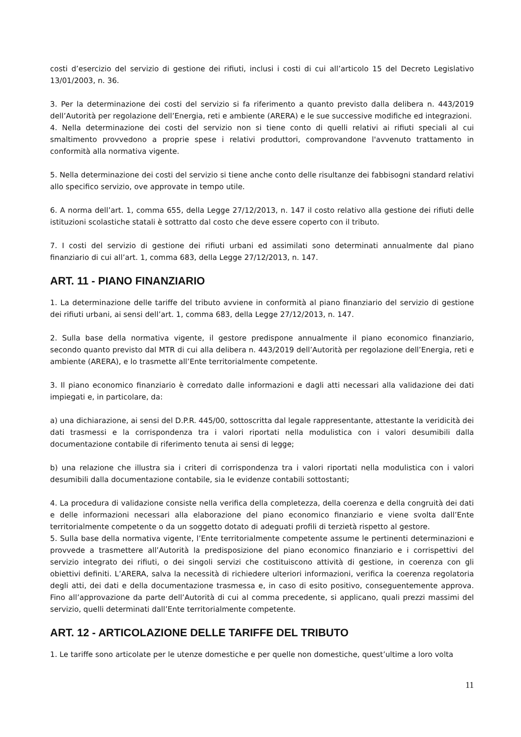costi d’esercizio del servizio di gestione dei rifiuti, inclusi i costi di cui all’articolo 15 del Decreto Legislativo 13/01/2003, n. 36.
3. Per la determinazione dei costi del servizio si fa riferimento a quanto previsto dalla delibera n. 443/2019 dell’Autorità per regolazione dell’Energia, reti e ambiente (ARERA) e le sue successive modifiche ed integrazioni.
4. Nella determinazione dei costi del servizio non si tiene conto di quelli relativi ai rifiuti speciali al cui smaltimento provvedono a proprie spese i relativi produttori, comprovandone l'avvenuto trattamento in conformità alla normativa vigente.
5. Nella determinazione dei costi del servizio si tiene anche conto delle risultanze dei fabbisogni standard relativi allo specifico servizio, ove approvate in tempo utile.
6. A norma dell’art. 1, comma 655, della Legge 27/12/2013, n. 147 il costo relativo alla gestione dei rifiuti delle istituzioni scolastiche statali è sottratto dal costo che deve essere coperto con il tributo.
7. I costi del servizio di gestione dei rifiuti urbani ed assimilati sono determinati annualmente dal piano finanziario di cui all’art. 1, comma 683, della Legge 27/12/2013, n. 147.
ART. 11 - PIANO FINANZIARIO
1. La determinazione delle tariffe del tributo avviene in conformità al piano finanziario del servizio di gestione dei rifiuti urbani, ai sensi dell’art. 1, comma 683, della Legge 27/12/2013, n. 147.
2. Sulla base della normativa vigente, il gestore predispone annualmente il piano economico finanziario, secondo quanto previsto dal MTR di cui alla delibera n. 443/2019 dell’Autorità per regolazione dell’Energia, reti e ambiente (ARERA), e lo trasmette all’Ente territorialmente competente.
3. Il piano economico finanziario è corredato dalle informazioni e dagli atti necessari alla validazione dei dati impiegati e, in particolare, da:
a) una dichiarazione, ai sensi del D.P.R. 445/00, sottoscritta dal legale rappresentante, attestante la veridicità dei dati trasmessi e la corrispondenza tra i valori riportati nella modulistica con i valori desumibili dalla documentazione contabile di riferimento tenuta ai sensi di legge;
b) una relazione che illustra sia i criteri di corrispondenza tra i valori riportati nella modulistica con i valori desumibili dalla documentazione contabile, sia le evidenze contabili sottostanti;
4. La procedura di validazione consiste nella verifica della completezza, della coerenza e della congruità dei dati e delle informazioni necessari alla elaborazione del piano economico finanziario e viene svolta dall’Ente territorialmente competente o da un soggetto dotato di adeguati profili di terzietà rispetto al gestore.
5. Sulla base della normativa vigente, l’Ente territorialmente competente assume le pertinenti determinazioni e provvede a trasmettere all’Autorità la predisposizione del piano economico finanziario e i corrispettivi del servizio integrato dei rifiuti, o dei singoli servizi che costituiscono attività di gestione, in coerenza con gli obiettivi definiti. L’ARERA, salva la necessità di richiedere ulteriori informazioni, verifica la coerenza regolatoria degli atti, dei dati e della documentazione trasmessa e, in caso di esito positivo, conseguentemente approva. Fino all’approvazione da parte dell’Autorità di cui al comma precedente, si applicano, quali prezzi massimi del servizio, quelli determinati dall’Ente territorialmente competente.
ART. 12 - ARTICOLAZIONE DELLE TARIFFE DEL TRIBUTO
1. Le tariffe sono articolate per le utenze domestiche e per quelle non domestiche, quest’ultime a loro volta
11